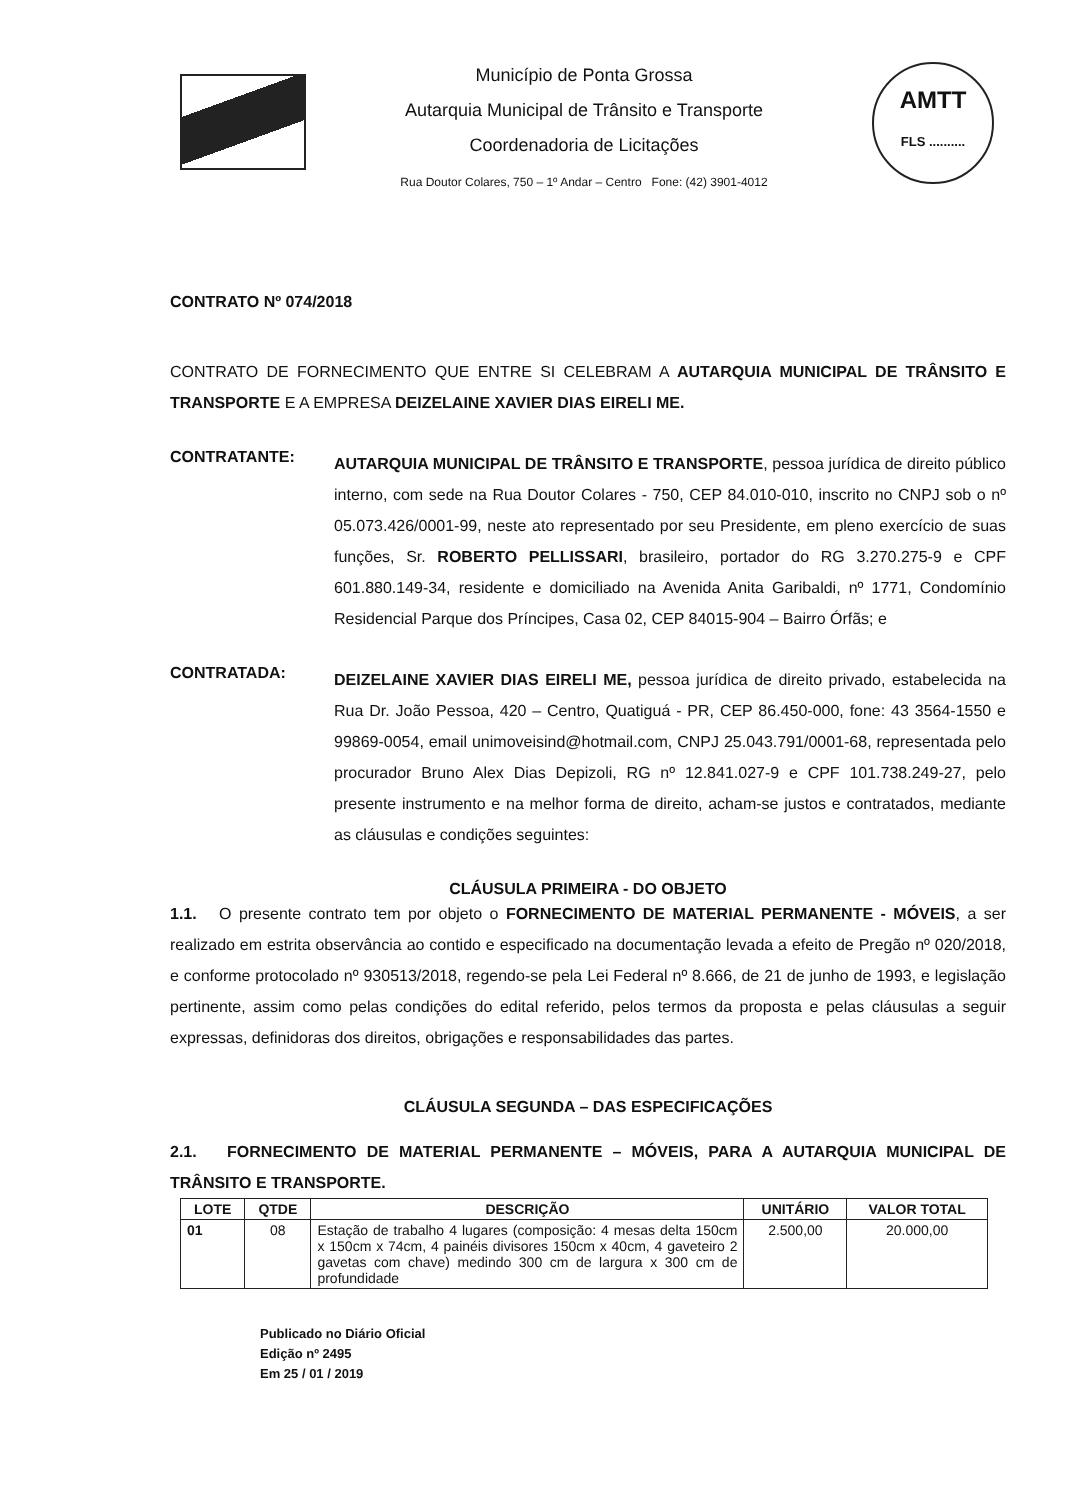Município de Ponta Grossa
Autarquia Municipal de Trânsito e Transporte
Coordenadoria de Licitações
Rua Doutor Colares, 750 – 1º Andar – Centro Fone: (42) 3901-4012
AMTT
FLS ..........
CONTRATO Nº 074/2018
CONTRATO DE FORNECIMENTO QUE ENTRE SI CELEBRAM A AUTARQUIA MUNICIPAL DE TRÂNSITO E TRANSPORTE E A EMPRESA DEIZELAINE XAVIER DIAS EIRELI ME.
CONTRATANTE:
AUTARQUIA MUNICIPAL DE TRÂNSITO E TRANSPORTE, pessoa jurídica de direito público interno, com sede na Rua Doutor Colares - 750, CEP 84.010-010, inscrito no CNPJ sob o nº 05.073.426/0001-99, neste ato representado por seu Presidente, em pleno exercício de suas funções, Sr. ROBERTO PELLISSARI, brasileiro, portador do RG 3.270.275-9 e CPF 601.880.149-34, residente e domiciliado na Avenida Anita Garibaldi, nº 1771, Condomínio Residencial Parque dos Príncipes, Casa 02, CEP 84015-904 – Bairro Órfãs; e
CONTRATADA:
DEIZELAINE XAVIER DIAS EIRELI ME, pessoa jurídica de direito privado, estabelecida na Rua Dr. João Pessoa, 420 – Centro, Quatiguá - PR, CEP 86.450-000, fone: 43 3564-1550 e 99869-0054, email unimoveisind@hotmail.com, CNPJ 25.043.791/0001-68, representada pelo procurador Bruno Alex Dias Depizoli, RG nº 12.841.027-9 e CPF 101.738.249-27, pelo presente instrumento e na melhor forma de direito, acham-se justos e contratados, mediante as cláusulas e condições seguintes:
CLÁUSULA PRIMEIRA - DO OBJETO
1.1. O presente contrato tem por objeto o FORNECIMENTO DE MATERIAL PERMANENTE - MÓVEIS, a ser realizado em estrita observância ao contido e especificado na documentação levada a efeito de Pregão nº 020/2018, e conforme protocolado nº 930513/2018, regendo-se pela Lei Federal nº 8.666, de 21 de junho de 1993, e legislação pertinente, assim como pelas condições do edital referido, pelos termos da proposta e pelas cláusulas a seguir expressas, definidoras dos direitos, obrigações e responsabilidades das partes.
CLÁUSULA SEGUNDA – DAS ESPECIFICAÇÕES
2.1. FORNECIMENTO DE MATERIAL PERMANENTE – MÓVEIS, PARA A AUTARQUIA MUNICIPAL DE TRÂNSITO E TRANSPORTE.
| LOTE | QTDE | DESCRIÇÃO | UNITÁRIO | VALOR TOTAL |
| --- | --- | --- | --- | --- |
| 01 | 08 | Estação de trabalho 4 lugares (composição: 4 mesas delta 150cm x 150cm x 74cm, 4 painéis divisores 150cm x 40cm, 4 gaveteiro 2 gavetas com chave) medindo 300 cm de largura x 300 cm de profundidade | 2.500,00 | 20.000,00 |
Publicado no Diário Oficial
Edição nº 2495
Em 25 / 01 / 2019